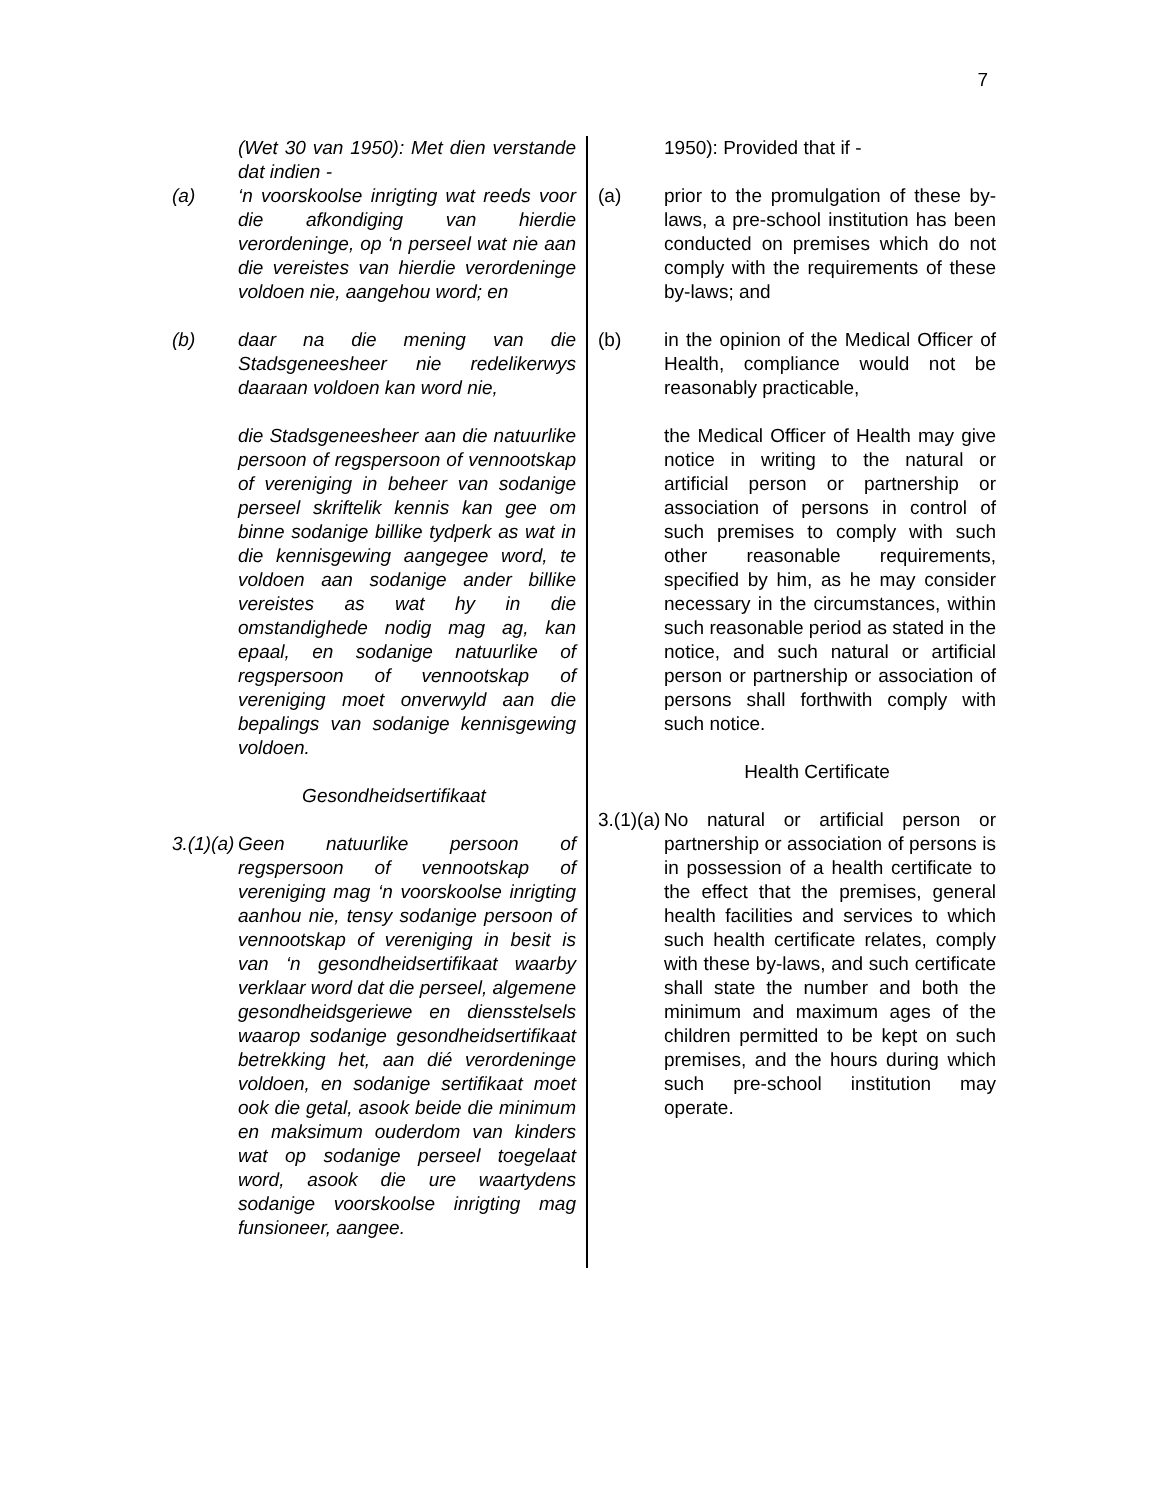7
(Wet 30 van 1950): Met dien verstande dat indien -
(a) ‘n voorskoolse inrigting wat reeds voor die afkondiging van hierdie verordeninge, op ‘n perseel wat nie aan die vereistes van hierdie verordeninge voldoen nie, aangehou word; en
(b) daar na die mening van die Stadsgeneesheer nie redelikerwys daaraan voldoen kan word nie,
die Stadsgeneesheer aan die natuurlike persoon of regspersoon of vennootskap of vereniging in beheer van sodanige perseel skriftelik kennis kan gee om binne sodanige billike tydperk as wat in die kennisgewing aangegee word, te voldoen aan sodanige ander billike vereistes as wat hy in die omstandighede nodig mag ag, kan epaal, en sodanige natuurlike of regspersoon of vennootskap of vereniging moet onverwyld aan die bepalings van sodanige kennisgewing voldoen.
Gesondheidsertifikaat
3.(1)(a)
Geen natuurlike persoon of regspersoon of vennootskap of vereniging mag ‘n voorskoolse inrigting aanhou nie, tensy sodanige persoon of vennootskap of vereniging in besit is van ‘n gesondheidsertifikaat waarby verklaar word dat die perseel, algemene gesondheidsgeriewe en diensstelsels waarop sodanige gesondheidsertifikaat betrekking het, aan dié verordeninge voldoen, en sodanige sertifikaat moet ook die getal, asook beide die minimum en maksimum ouderdom van kinders wat op sodanige perseel toegelaat word, asook die ure waartydens sodanige voorskoolse inrigting mag funsioneer, aangee.
1950): Provided that if -
(a) prior to the promulgation of these by-laws, a pre-school institution has been conducted on premises which do not comply with the requirements of these by-laws; and
(b) in the opinion of the Medical Officer of Health, compliance would not be reasonably practicable,
the Medical Officer of Health may give notice in writing to the natural or artificial person or partnership or association of persons in control of such premises to comply with such other reasonable requirements, specified by him, as he may consider necessary in the circumstances, within such reasonable period as stated in the notice, and such natural or artificial person or partnership or association of persons shall forthwith comply with such notice.
Health Certificate
3.(1)(a)
No natural or artificial person or partnership or association of persons is in possession of a health certificate to the effect that the premises, general health facilities and services to which such health certificate relates, comply with these by-laws, and such certificate shall state the number and both the minimum and maximum ages of the children permitted to be kept on such premises, and the hours during which such pre-school institution may operate.